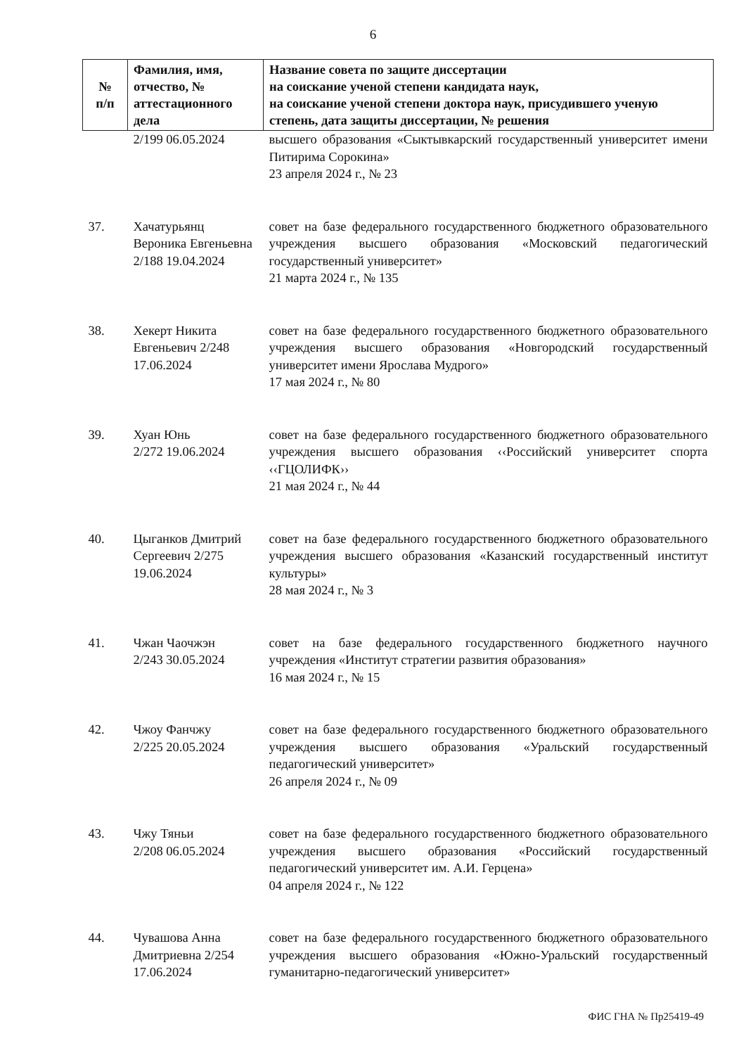6
| № п/п | Фамилия, имя, отчество, № аттестационного дела | Название совета по защите диссертации на соискание ученой степени кандидата наук, на соискание ученой степени доктора наук, присудившего ученую степень, дата защиты диссертации, № решения |
| --- | --- | --- |
| | 2/199 06.05.2024 | высшего образования «Сыктывкарский государственный университет имени Питирима Сорокина» 23 апреля 2024 г., № 23 |
| 37. | Хачатурьянц Вероника Евгеньевна 2/188 19.04.2024 | совет на базе федерального государственного бюджетного образовательного учреждения высшего образования «Московский педагогический государственный университет» 21 марта 2024 г., № 135 |
| 38. | Хекерт Никита Евгеньевич 2/248 17.06.2024 | совет на базе федерального государственного бюджетного образовательного учреждения высшего образования «Новгородский государственный университет имени Ярослава Мудрого» 17 мая 2024 г., № 80 |
| 39. | Хуан Юнь 2/272 19.06.2024 | совет на базе федерального государственного бюджетного образовательного учреждения высшего образования ‹‹Российский университет спорта ‹‹ГЦОЛИФК›› 21 мая 2024 г., № 44 |
| 40. | Цыганков Дмитрий Сергеевич 2/275 19.06.2024 | совет на базе федерального государственного бюджетного образовательного учреждения высшего образования «Казанский государственный институт культуры» 28 мая 2024 г., № 3 |
| 41. | Чжан Чаочжэн 2/243 30.05.2024 | совет на базе федерального государственного бюджетного научного учреждения «Институт стратегии развития образования» 16 мая 2024 г., № 15 |
| 42. | Чжоу Фанчжу 2/225 20.05.2024 | совет на базе федерального государственного бюджетного образовательного учреждения высшего образования «Уральский государственный педагогический университет» 26 апреля 2024 г., № 09 |
| 43. | Чжу Тяньи 2/208 06.05.2024 | совет на базе федерального государственного бюджетного образовательного учреждения высшего образования «Российский государственный педагогический университет им. А.И. Герцена» 04 апреля 2024 г., № 122 |
| 44. | Чувашова Анна Дмитриевна 2/254 17.06.2024 | совет на базе федерального государственного бюджетного образовательного учреждения высшего образования «Южно-Уральский государственный гуманитарно-педагогический университет» |
ФИС ГНА № Пр25419-49